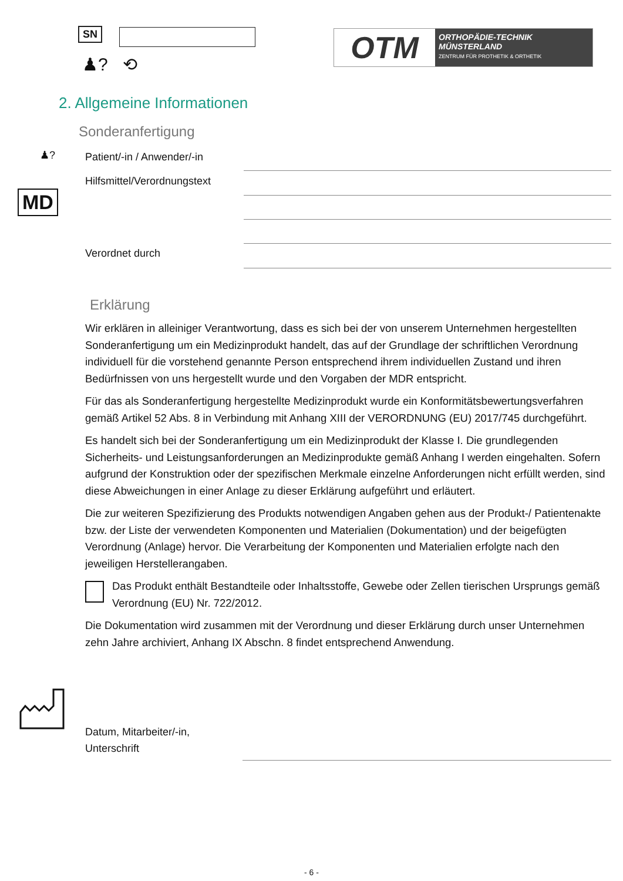SN
♟? ⟲
OTM
ORTHOPÄDIE-TECHNIK
MÜNSTERLAND
ZENTRUM FÜR PROTHETIK & ORTHETIK
2. Allgemeine Informationen
Sonderanfertigung
♟? Patient/-in / Anwender/-in
Hilfsmittel/Verordnungstext
MD
Verordnet durch
Erklärung
Wir erklären in alleiniger Verantwortung, dass es sich bei der von unserem Unternehmen hergestellten Sonderanfertigung um ein Medizinprodukt handelt, das auf der Grundlage der schriftlichen Verordnung individuell für die vorstehend genannte Person entsprechend ihrem individuellen Zustand und ihren Bedürfnissen von uns hergestellt wurde und den Vorgaben der MDR entspricht.
Für das als Sonderanfertigung hergestellte Medizinprodukt wurde ein Konformitätsbewertungsverfahren gemäß Artikel 52 Abs. 8 in Verbindung mit Anhang XIII der VERORDNUNG (EU) 2017/745 durchgeführt.
Es handelt sich bei der Sonderanfertigung um ein Medizinprodukt der Klasse I. Die grundlegenden Sicherheits- und Leistungsanforderungen an Medizinprodukte gemäß Anhang I werden eingehalten. Sofern aufgrund der Konstruktion oder der spezifischen Merkmale einzelne Anforderungen nicht erfüllt werden, sind diese Abweichungen in einer Anlage zu dieser Erklärung aufgeführt und erläutert.
Die zur weiteren Spezifizierung des Produkts notwendigen Angaben gehen aus der Produkt-/ Patientenakte bzw. der Liste der verwendeten Komponenten und Materialien (Dokumentation) und der beigefügten Verordnung (Anlage) hervor. Die Verarbeitung der Komponenten und Materialien erfolgte nach den jeweiligen Herstellerangaben.
Das Produkt enthält Bestandteile oder Inhaltsstoffe, Gewebe oder Zellen tierischen Ursprungs gemäß Verordnung (EU) Nr. 722/2012.
Die Dokumentation wird zusammen mit der Verordnung und dieser Erklärung durch unser Unternehmen zehn Jahre archiviert, Anhang IX Abschn. 8 findet entsprechend Anwendung.
Datum, Mitarbeiter/-in,
Unterschrift
- 6 -